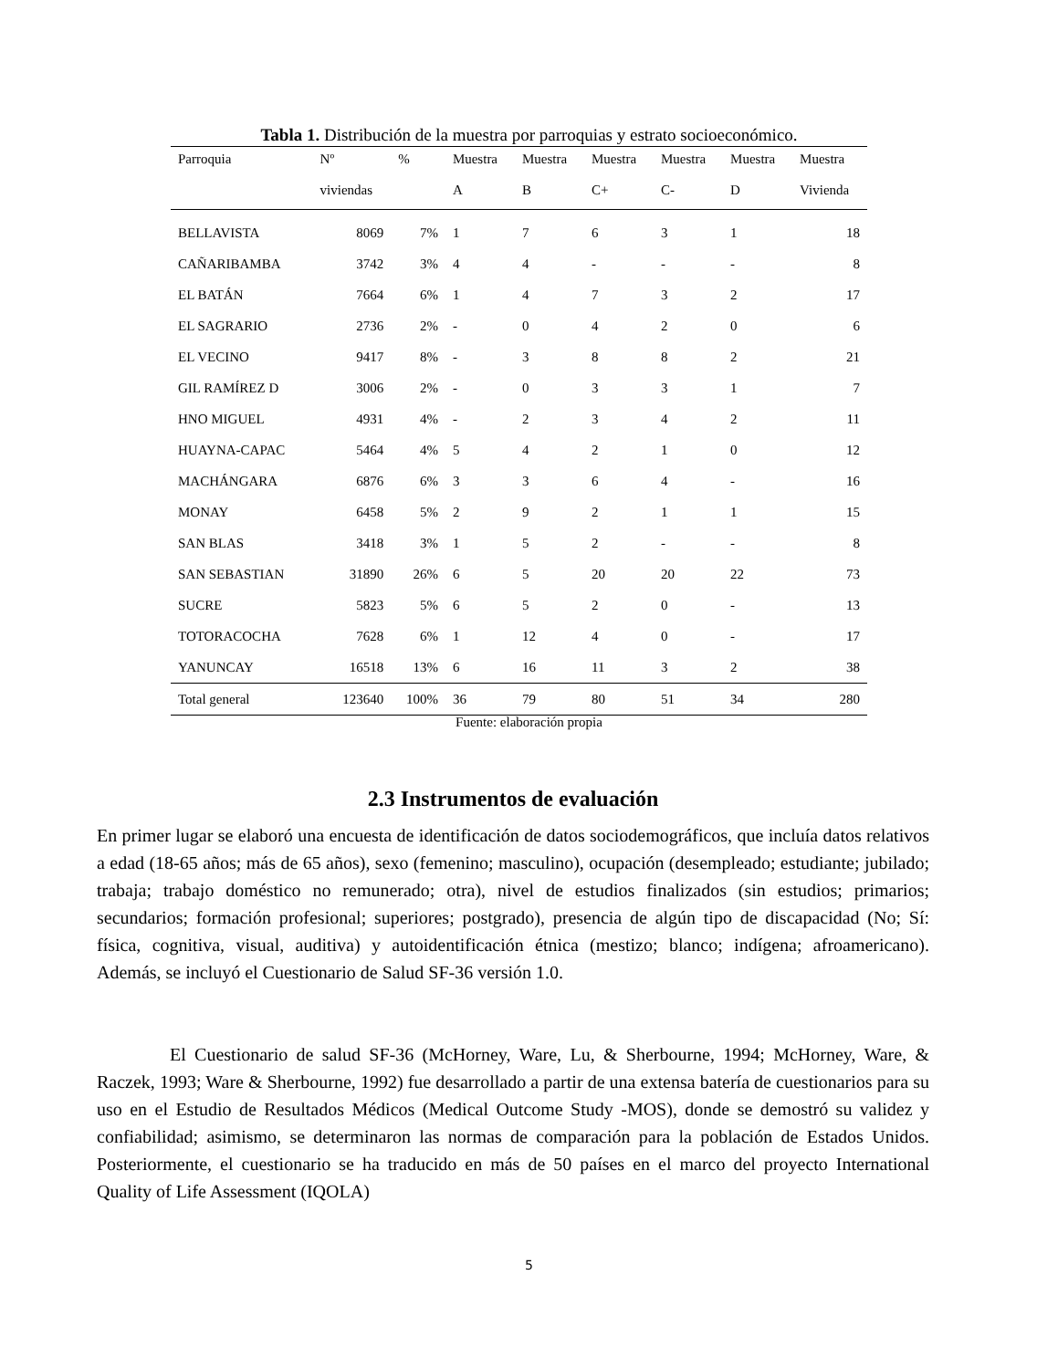Tabla 1. Distribución de la muestra por parroquias y estrato socioeconómico.
| Parroquia | Nº | % | Muestra | Muestra | Muestra | Muestra | Muestra | Muestra |
| --- | --- | --- | --- | --- | --- | --- | --- | --- |
| | viviendas | | A | B | C+ | C- | D | Vivienda |
| BELLAVISTA | 8069 | 7% | 1 | 7 | 6 | 3 | 1 | 18 |
| CAÑARIBAMBA | 3742 | 3% | 4 | 4 | - | - | - | 8 |
| EL BATÁN | 7664 | 6% | 1 | 4 | 7 | 3 | 2 | 17 |
| EL SAGRARIO | 2736 | 2% | - | 0 | 4 | 2 | 0 | 6 |
| EL VECINO | 9417 | 8% | - | 3 | 8 | 8 | 2 | 21 |
| GIL RAMÍREZ D | 3006 | 2% | - | 0 | 3 | 3 | 1 | 7 |
| HNO MIGUEL | 4931 | 4% | - | 2 | 3 | 4 | 2 | 11 |
| HUAYNA-CAPAC | 5464 | 4% | 5 | 4 | 2 | 1 | 0 | 12 |
| MACHÁNGARA | 6876 | 6% | 3 | 3 | 6 | 4 | - | 16 |
| MONAY | 6458 | 5% | 2 | 9 | 2 | 1 | 1 | 15 |
| SAN BLAS | 3418 | 3% | 1 | 5 | 2 | - | - | 8 |
| SAN SEBASTIAN | 31890 | 26% | 6 | 5 | 20 | 20 | 22 | 73 |
| SUCRE | 5823 | 5% | 6 | 5 | 2 | 0 | - | 13 |
| TOTORACOCHA | 7628 | 6% | 1 | 12 | 4 | 0 | - | 17 |
| YANUNCAY | 16518 | 13% | 6 | 16 | 11 | 3 | 2 | 38 |
| Total general | 123640 | 100% | 36 | 79 | 80 | 51 | 34 | 280 |
Fuente: elaboración propia
2.3 Instrumentos de evaluación
En primer lugar se elaboró una encuesta de identificación de datos sociodemográficos, que incluía datos relativos a edad (18-65 años; más de 65 años), sexo (femenino; masculino), ocupación (desempleado; estudiante; jubilado; trabaja; trabajo doméstico no remunerado; otra), nivel de estudios finalizados (sin estudios; primarios; secundarios; formación profesional; superiores; postgrado), presencia de algún tipo de discapacidad (No; Sí: física, cognitiva, visual, auditiva) y autoidentificación étnica (mestizo; blanco; indígena; afroamericano). Además, se incluyó el Cuestionario de Salud SF-36 versión 1.0.
El Cuestionario de salud SF-36 (McHorney, Ware, Lu, & Sherbourne, 1994; McHorney, Ware, & Raczek, 1993; Ware & Sherbourne, 1992) fue desarrollado a partir de una extensa batería de cuestionarios para su uso en el Estudio de Resultados Médicos (Medical Outcome Study -MOS), donde se demostró su validez y confiabilidad; asimismo, se determinaron las normas de comparación para la población de Estados Unidos. Posteriormente, el cuestionario se ha traducido en más de 50 países en el marco del proyecto International Quality of Life Assessment (IQOLA)
5